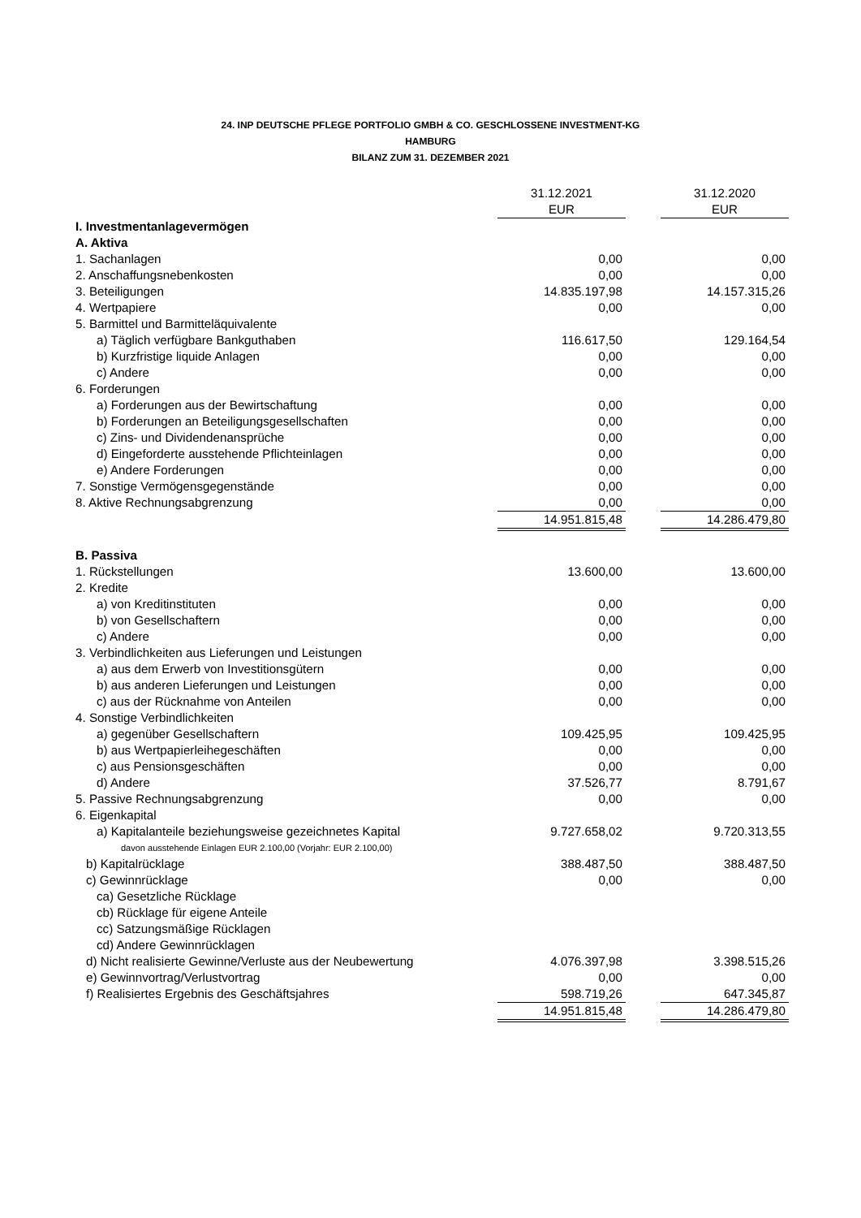24. INP DEUTSCHE PFLEGE PORTFOLIO GMBH & CO. GESCHLOSSENE INVESTMENT-KG
HAMBURG
BILANZ ZUM 31. DEZEMBER 2021
| | 31.12.2021 | | 31.12.2020 |
| | EUR | | EUR |
| I. Investmentanlagevermögen | | | |
| A. Aktiva | | | |
| 1. Sachanlagen | 0,00 | | 0,00 |
| 2. Anschaffungsnebenkosten | 0,00 | | 0,00 |
| 3. Beteiligungen | 14.835.197,98 | | 14.157.315,26 |
| 4. Wertpapiere | 0,00 | | 0,00 |
| 5. Barmittel und Barmitteläquivalente | | | |
| a) Täglich verfügbare Bankguthaben | 116.617,50 | | 129.164,54 |
| b) Kurzfristige liquide Anlagen | 0,00 | | 0,00 |
| c) Andere | 0,00 | | 0,00 |
| 6. Forderungen | | | |
| a) Forderungen aus der Bewirtschaftung | 0,00 | | 0,00 |
| b) Forderungen an Beteiligungsgesellschaften | 0,00 | | 0,00 |
| c) Zins- und Dividendenansprüche | 0,00 | | 0,00 |
| d) Eingeforderte ausstehende Pflichteinlagen | 0,00 | | 0,00 |
| e) Andere Forderungen | 0,00 | | 0,00 |
| 7. Sonstige Vermögensgegenstände | 0,00 | | 0,00 |
| 8. Aktive Rechnungsabgrenzung | 0,00 | | 0,00 |
| | 14.951.815,48 | | 14.286.479,80 |
| B. Passiva | | | |
| 1. Rückstellungen | 13.600,00 | | 13.600,00 |
| 2. Kredite | | | |
| a) von Kreditinstituten | 0,00 | | 0,00 |
| b) von Gesellschaftern | 0,00 | | 0,00 |
| c) Andere | 0,00 | | 0,00 |
| 3. Verbindlichkeiten aus Lieferungen und Leistungen | | | |
| a) aus dem Erwerb von Investitionsgütern | 0,00 | | 0,00 |
| b) aus anderen Lieferungen und Leistungen | 0,00 | | 0,00 |
| c) aus der Rücknahme von Anteilen | 0,00 | | 0,00 |
| 4. Sonstige Verbindlichkeiten | | | |
| a) gegenüber Gesellschaftern | 109.425,95 | | 109.425,95 |
| b) aus Wertpapierleihegeschäften | 0,00 | | 0,00 |
| c) aus Pensionsgeschäften | 0,00 | | 0,00 |
| d) Andere | 37.526,77 | | 8.791,67 |
| 5. Passive Rechnungsabgrenzung | 0,00 | | 0,00 |
| 6. Eigenkapital | | | |
| a) Kapitalanteile beziehungsweise gezeichnetes Kapital | 9.727.658,02 | | 9.720.313,55 |
| davon ausstehende Einlagen EUR 2.100,00 (Vorjahr: EUR 2.100,00) | | | |
| b) Kapitalrücklage | 388.487,50 | | 388.487,50 |
| c) Gewinnrücklage | 0,00 | | 0,00 |
| ca) Gesetzliche Rücklage | | | |
| cb) Rücklage für eigene Anteile | | | |
| cc) Satzungsmäßige Rücklagen | | | |
| cd) Andere Gewinnrücklagen | | | |
| d) Nicht realisierte Gewinne/Verluste aus der Neubewertung | 4.076.397,98 | | 3.398.515,26 |
| e) Gewinnvortrag/Verlustvortrag | 0,00 | | 0,00 |
| f) Realisiertes Ergebnis des Geschäftsjahres | 598.719,26 | | 647.345,87 |
| | 14.951.815,48 | | 14.286.479,80 |